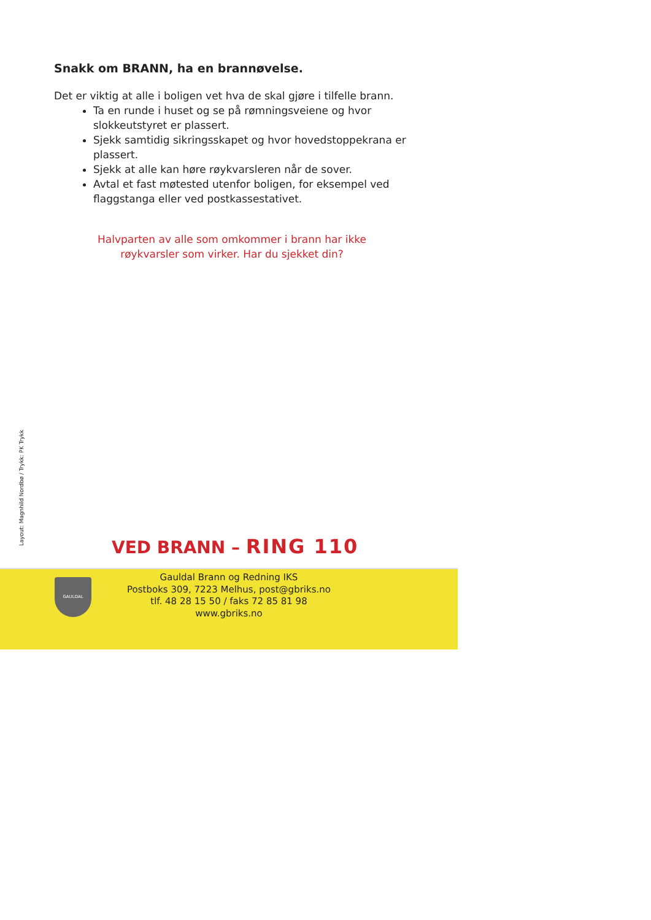Snakk om BRANN, ha en brannøvelse.
Det er viktig at alle i boligen vet hva de skal gjøre i tilfelle brann.
Ta en runde i huset og se på rømningsveiene og hvor slokkeutstyret er plassert.
Sjekk samtidig sikringsskapet og hvor hovedstoppekrana er plassert.
Sjekk at alle kan høre røykvarsleren når de sover.
Avtal et fast møtested utenfor boligen, for eksempel ved flaggstanga eller ved postkassestativet.
Halvparten av alle som omkommer i brann har ikke
røykvarsler som virker. Har du sjekket din?
Layout: Magnhild Nordbø / Trykk: PK Trykk
VED BRANN – RING 110
GAULDAL
Gauldal Brann og Redning IKS
Postboks 309, 7223 Melhus, post@gbriks.no
tlf. 48 28 15 50 / faks 72 85 81 98
www.gbriks.no